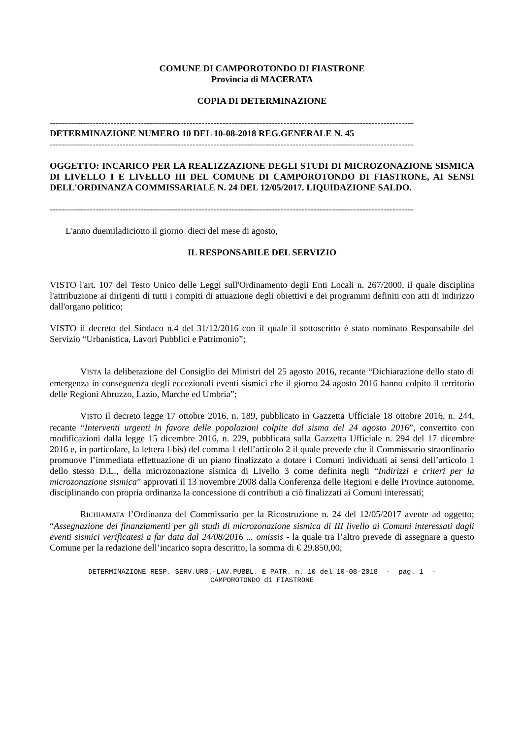COMUNE DI CAMPOROTONDO DI FIASTRONE
Provincia di MACERATA
COPIA DI DETERMINAZIONE
------------------------------------------------------------------------------------------------------------------------
DETERMINAZIONE NUMERO 10 DEL 10-08-2018 REG.GENERALE N. 45
------------------------------------------------------------------------------------------------------------------------
OGGETTO: INCARICO PER LA REALIZZAZIONE DEGLI STUDI DI MICROZONAZIONE SISMICA DI LIVELLO I E LIVELLO III DEL COMUNE DI CAMPOROTONDO DI FIASTRONE, AI SENSI DELL'ORDINANZA COMMISSARIALE N. 24 DEL 12/05/2017. LIQUIDAZIONE SALDO.
------------------------------------------------------------------------------------------------------------------------
L'anno duemiladiciotto il giorno dieci del mese di agosto,
IL RESPONSABILE DEL SERVIZIO
VISTO l'art. 107 del Testo Unico delle Leggi sull'Ordinamento degli Enti Locali n. 267/2000, il quale disciplina l'attribuzione ai dirigenti di tutti i compiti di attuazione degli obiettivi e dei programmi definiti con atti di indirizzo dall'organo politico;
VISTO il decreto del Sindaco n.4 del 31/12/2016 con il quale il sottoscritto è stato nominato Responsabile del Servizio “Urbanistica, Lavori Pubblici e Patrimonio”;
VISTA la deliberazione del Consiglio dei Ministri del 25 agosto 2016, recante “Dichiarazione dello stato di emergenza in conseguenza degli eccezionali eventi sismici che il giorno 24 agosto 2016 hanno colpito il territorio delle Regioni Abruzzo, Lazio, Marche ed Umbria”;
VISTO il decreto legge 17 ottobre 2016, n. 189, pubblicato in Gazzetta Ufficiale 18 ottobre 2016, n. 244, recante “Interventi urgenti in favore delle popolazioni colpite dal sisma del 24 agosto 2016”, convertito con modificazioni dalla legge 15 dicembre 2016, n. 229, pubblicata sulla Gazzetta Ufficiale n. 294 del 17 dicembre 2016 e, in particolare, la lettera l-bis) del comma 1 dell’articolo 2 il quale prevede che il Commissario straordinario promuove l’immediata effettuazione di un piano finalizzato a dotare i Comuni individuati ai sensi dell’articolo 1 dello stesso D.L., della microzonazione sismica di Livello 3 come definita negli “Indirizzi e criteri per la microzonazione sismica” approvati il 13 novembre 2008 dalla Conferenza delle Regioni e delle Province autonome, disciplinando con propria ordinanza la concessione di contributi a ciò finalizzati ai Comuni interessati;
RICHIAMATA l’Ordinanza del Commissario per la Ricostruzione n. 24 del 12/05/2017 avente ad oggetto; “Assegnazione dei finanziamenti per gli studi di microzonazione sismica di III livello ai Comuni interessati dagli eventi sismici verificatesi a far data dal 24/08/2016 ... omissis - la quale tra l’altro prevede di assegnare a questo Comune per la redazione dell’incarico sopra descritto, la somma di € 29.850,00;
DETERMINAZIONE RESP. SERV.URB.-LAV.PUBBL. E PATR. n. 10 del 10-08-2018 - pag. 1 -
CAMPOROTONDO di FIASTRONE